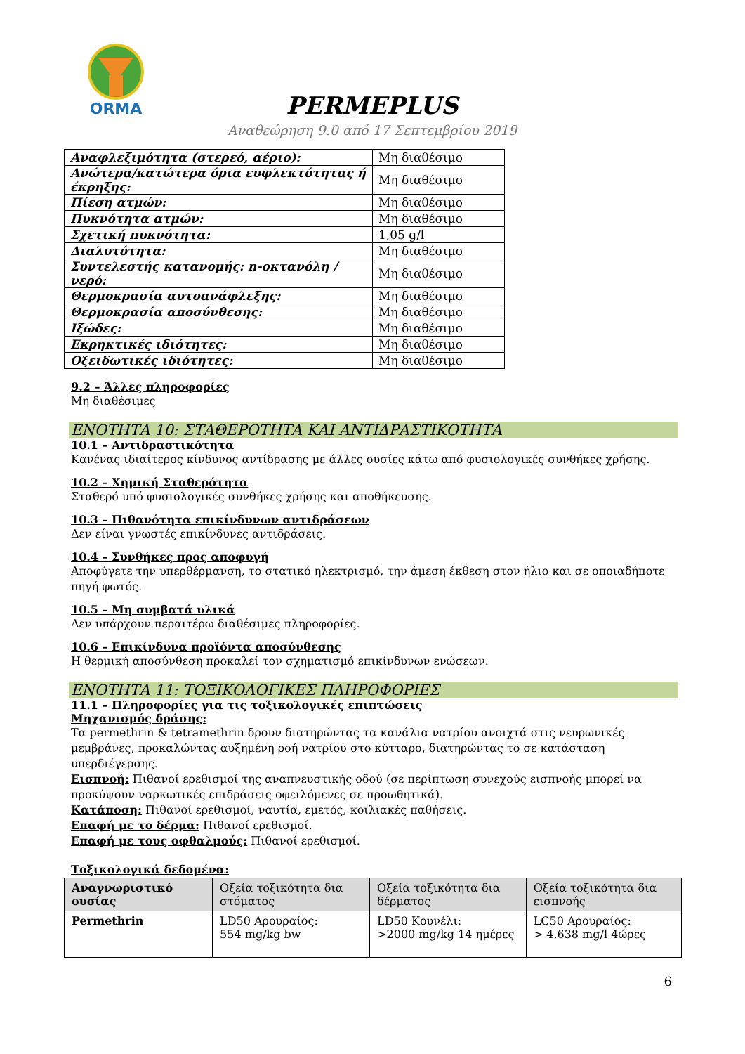ORMA
PERMEPLUS
Αναθεώρηση 9.0 από 17 Σεπτεμβρίου 2019
| Αναφλεξιμότητα (στερεό, αέριο): | Μη διαθέσιμο |
| Ανώτερα/κατώτερα όρια ευφλεκτότητας ή έκρηξης: | Μη διαθέσιμο |
| Πίεση ατμών: | Μη διαθέσιμο |
| Πυκνότητα ατμών: | Μη διαθέσιμο |
| Σχετική πυκνότητα: | 1,05 g/l |
| Διαλυτότητα: | Μη διαθέσιμο |
| Συντελεστής κατανομής: n-οκτανόλη / νερό: | Μη διαθέσιμο |
| Θερμοκρασία αυτοανάφλεξης: | Μη διαθέσιμο |
| Θερμοκρασία αποσύνθεσης: | Μη διαθέσιμο |
| Ιξώδες: | Μη διαθέσιμο |
| Εκρηκτικές ιδιότητες: | Μη διαθέσιμο |
| Οξειδωτικές ιδιότητες: | Μη διαθέσιμο |
9.2 – Άλλες πληροφορίες
Μη διαθέσιμες
ΕΝΟΤΗΤΑ 10: ΣΤΑΘΕΡΟΤΗΤΑ ΚΑΙ ΑΝΤΙΔΡΑΣΤΙΚΟΤΗΤΑ
10.1 – Αντιδραστικότητα
Κανένας ιδιαίτερος κίνδυνος αντίδρασης με άλλες ουσίες κάτω από φυσιολογικές συνθήκες χρήσης.
10.2 – Χημική Σταθερότητα
Σταθερό υπό φυσιολογικές συνθήκες χρήσης και αποθήκευσης.
10.3 – Πιθανότητα επικίνδυνων αντιδράσεων
Δεν είναι γνωστές επικίνδυνες αντιδράσεις.
10.4 – Συνθήκες προς αποφυγή
Αποφύγετε την υπερθέρμανση, το στατικό ηλεκτρισμό, την άμεση έκθεση στον ήλιο και σε οποιαδήποτε πηγή φωτός.
10.5 – Μη συμβατά υλικά
Δεν υπάρχουν περαιτέρω διαθέσιμες πληροφορίες.
10.6 – Επικίνδυνα προϊόντα αποσύνθεσης
Η θερμική αποσύνθεση προκαλεί τον σχηματισμό επικίνδυνων ενώσεων.
ΕΝΟΤΗΤΑ 11: ΤΟΞΙΚΟΛΟΓΙΚΕΣ ΠΛΗΡΟΦΟΡΙΕΣ
11.1 – Πληροφορίες για τις τοξικολογικές επιπτώσεις
Μηχανισμός δράσης:
Τα permethrin & tetramethrin δρουν διατηρώντας τα κανάλια νατρίου ανοιχτά στις νευρωνικές μεμβράνες, προκαλώντας αυξημένη ροή νατρίου στο κύτταρο, διατηρώντας το σε κατάσταση υπερδιέγερσης.
Εισπνοή: Πιθανοί ερεθισμοί της αναπνευστικής οδού (σε περίπτωση συνεχούς εισπνοής μπορεί να προκύψουν ναρκωτικές επιδράσεις οφειλόμενες σε προωθητικά).
Κατάποση: Πιθανοί ερεθισμοί, ναυτία, εμετός, κοιλιακές παθήσεις.
Επαφή με το δέρμα: Πιθανοί ερεθισμοί.
Επαφή με τους οφθαλμούς: Πιθανοί ερεθισμοί.
Τοξικολογικά δεδομένα:
| Αναγνωριστικό ουσίας | Οξεία τοξικότητα δια στόματος | Οξεία τοξικότητα δια δέρματος | Οξεία τοξικότητα δια εισπνοής |
| --- | --- | --- | --- |
| Permethrin | LD50 Αρουραίος: 554 mg/kg bw | LD50 Κουνέλι: >2000 mg/kg 14 ημέρες | LC50 Αρουραίος: > 4.638 mg/l 4ώρες |
6